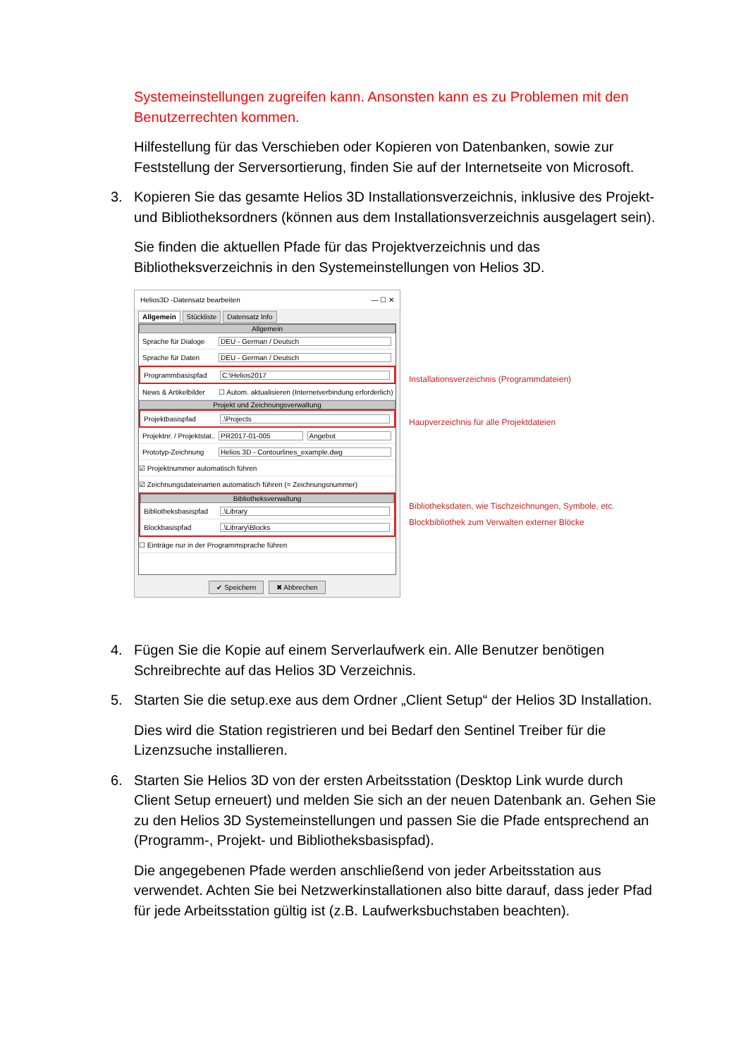Systemeinstellungen zugreifen kann. Ansonsten kann es zu Problemen mit den Benutzerrechten kommen.
Hilfestellung für das Verschieben oder Kopieren von Datenbanken, sowie zur Feststellung der Serversortierung, finden Sie auf der Internetseite von Microsoft.
3. Kopieren Sie das gesamte Helios 3D Installationsverzeichnis, inklusive des Projekt- und Bibliotheksordners (können aus dem Installationsverzeichnis ausgelagert sein).
Sie finden die aktuellen Pfade für das Projektverzeichnis und das Bibliotheksverzeichnis in den Systemeinstellungen von Helios 3D.
Helios3D -Datensatz bearbeiten — ☐ ✕
Allgemein Stückliste Datensatz Info
Allgemein
Sprache für Dialoge DEU - German / Deutsch
Sprache für Daten DEU - German / Deutsch
Programmbasispfad C:\Helios2017
News & Artikelbilder ☐ Autom. aktualisieren (Internetverbindung erforderlich)
Projekt und Zeichnungsverwaltung
Projektbasispfad.\Projects
Projektnr. / Projektstat.. PR2017-01-005 Angebot
Prototyp-Zeichnung Helios 3D - Contourlines_example.dwg
☑ Projektnummer automatisch führen
☑ Zeichnungsdateinamen automatisch führen (= Zeichnungsnummer)
Bibliotheksverwaltung
Bibliotheksbasispfad.\Library
Blockbasispfad.\Library\Blocks
☐ Einträge nur in der Programmsprache führen
✔ Speichern ✖ Abbrechen
Installationsverzeichnis (Programmdateien)
Haupverzeichnis für alle Projektdateien
Bibliotheksdaten, wie Tischzeichnungen, Symbole, etc.
Blockbibliothek zum Verwalten externer Blöcke
4. Fügen Sie die Kopie auf einem Serverlaufwerk ein. Alle Benutzer benötigen Schreibrechte auf das Helios 3D Verzeichnis.
5. Starten Sie die setup.exe aus dem Ordner „Client Setup“ der Helios 3D Installation.
Dies wird die Station registrieren und bei Bedarf den Sentinel Treiber für die Lizenzsuche installieren.
6. Starten Sie Helios 3D von der ersten Arbeitsstation (Desktop Link wurde durch Client Setup erneuert) und melden Sie sich an der neuen Datenbank an. Gehen Sie zu den Helios 3D Systemeinstellungen und passen Sie die Pfade entsprechend an (Programm-, Projekt- und Bibliotheksbasispfad).
Die angegebenen Pfade werden anschließend von jeder Arbeitsstation aus verwendet. Achten Sie bei Netzwerkinstallationen also bitte darauf, dass jeder Pfad für jede Arbeitsstation gültig ist (z.B. Laufwerksbuchstaben beachten).